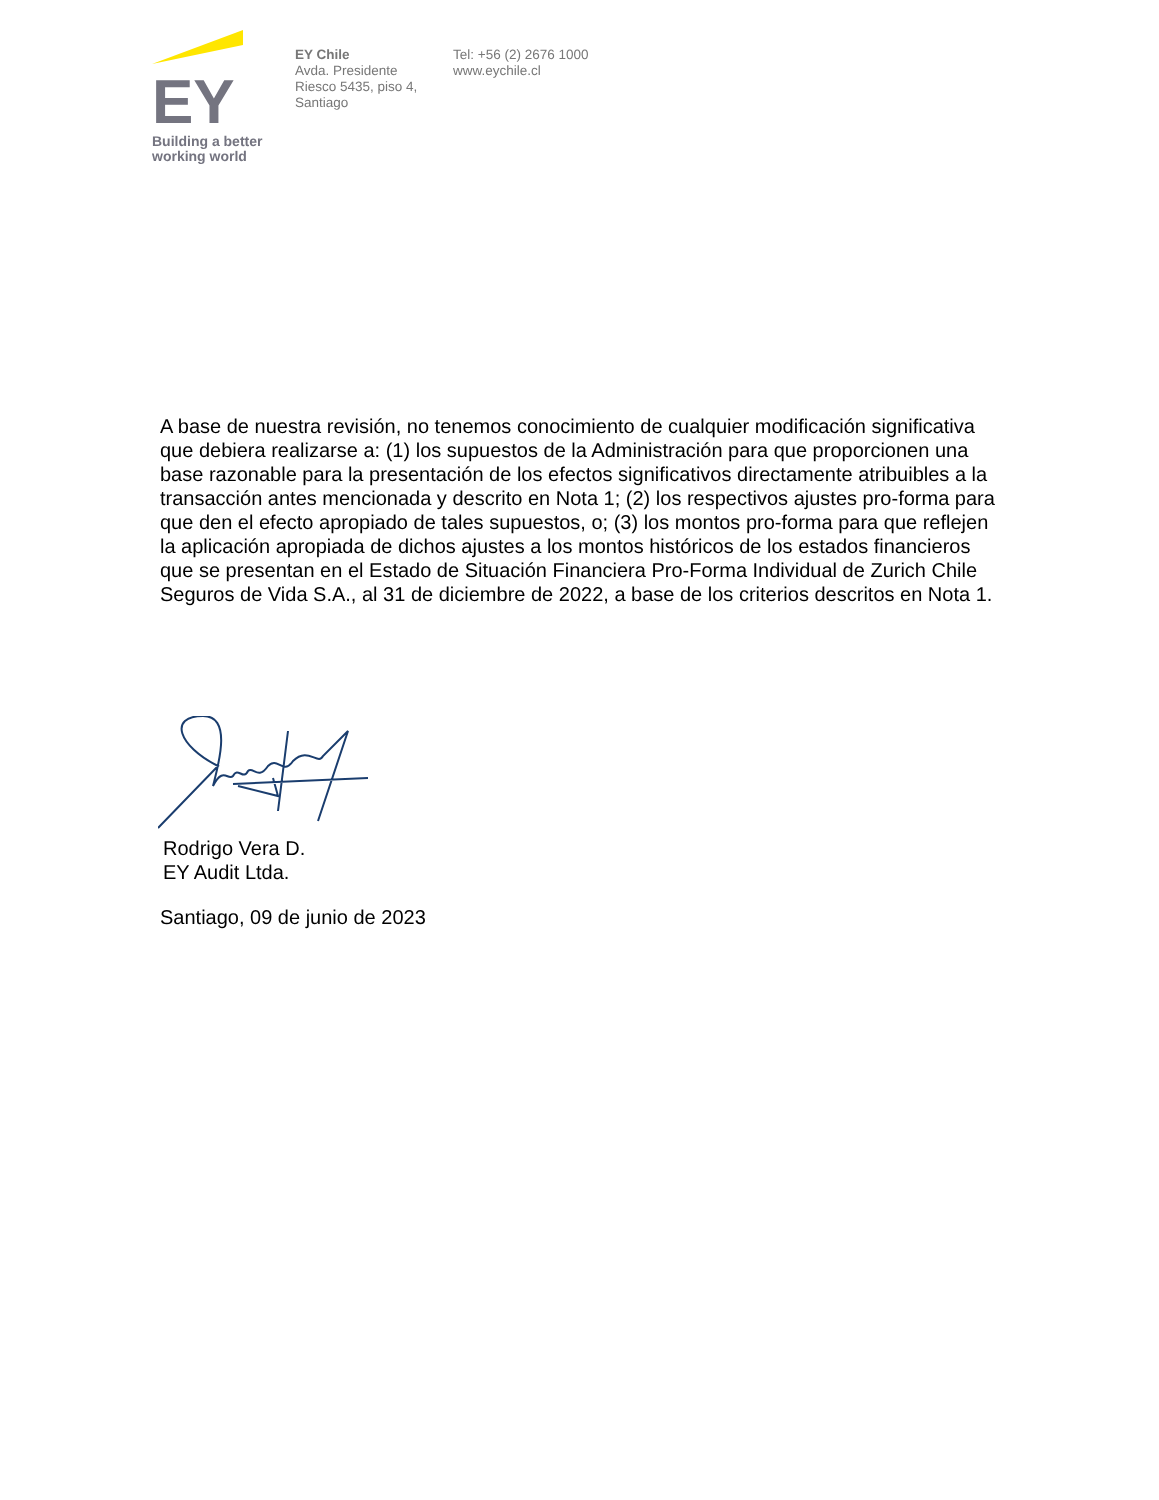EY
Building a better
working world
EY Chile
Avda. Presidente
Riesco 5435, piso 4,
Santiago
Tel: +56 (2) 2676 1000
www.eychile.cl
A base de nuestra revisión, no tenemos conocimiento de cualquier modificación significativa que debiera realizarse a: (1) los supuestos de la Administración para que proporcionen una base razonable para la presentación de los efectos significativos directamente atribuibles a la transacción antes mencionada y descrito en Nota 1; (2) los respectivos ajustes pro-forma para que den el efecto apropiado de tales supuestos, o; (3) los montos pro-forma para que reflejen la aplicación apropiada de dichos ajustes a los montos históricos de los estados financieros que se presentan en el Estado de Situación Financiera Pro-Forma Individual de Zurich Chile Seguros de Vida S.A., al 31 de diciembre de 2022, a base de los criterios descritos en Nota 1.
Rodrigo Vera D.
EY Audit Ltda.
Santiago, 09 de junio de 2023